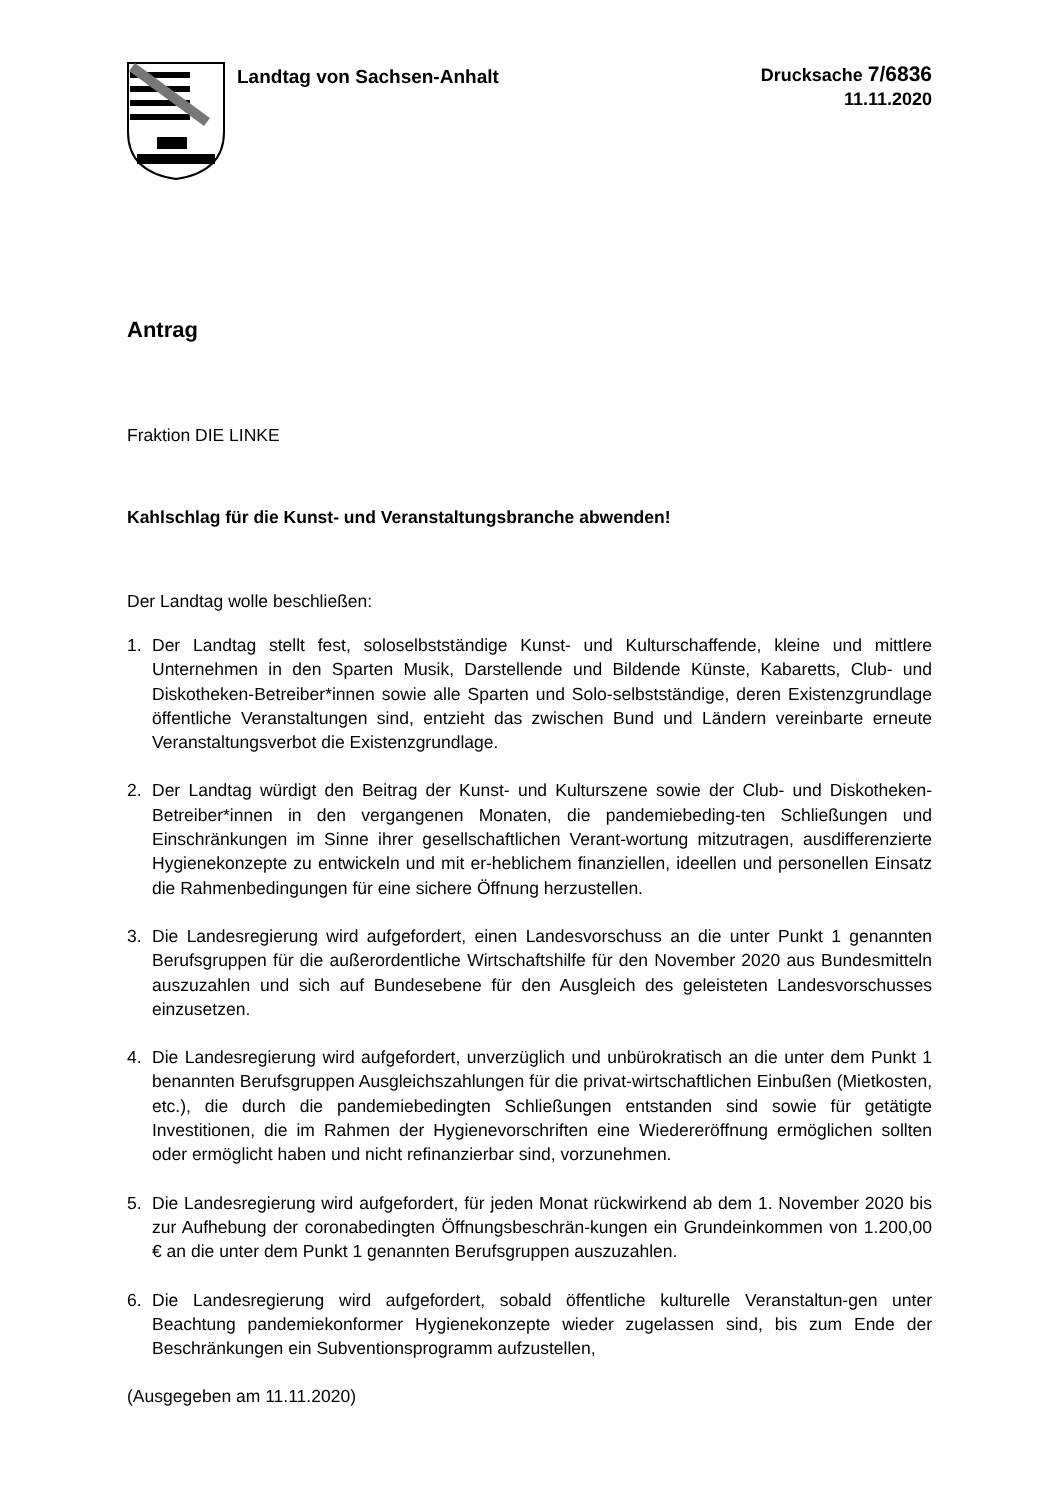Landtag von Sachsen-Anhalt
Drucksache 7/6836
11.11.2020
Antrag
Fraktion DIE LINKE
Kahlschlag für die Kunst- und Veranstaltungsbranche abwenden!
Der Landtag wolle beschließen:
1. Der Landtag stellt fest, soloselbstständige Kunst- und Kulturschaffende, kleine und mittlere Unternehmen in den Sparten Musik, Darstellende und Bildende Künste, Kabaretts, Club- und Diskotheken-Betreiber*innen sowie alle Sparten und Solo-selbstständige, deren Existenzgrundlage öffentliche Veranstaltungen sind, entzieht das zwischen Bund und Ländern vereinbarte erneute Veranstaltungsverbot die Existenzgrundlage.
2. Der Landtag würdigt den Beitrag der Kunst- und Kulturszene sowie der Club- und Diskotheken-Betreiber*innen in den vergangenen Monaten, die pandemiebeding-ten Schließungen und Einschränkungen im Sinne ihrer gesellschaftlichen Verant-wortung mitzutragen, ausdifferenzierte Hygienekonzepte zu entwickeln und mit er-heblichem finanziellen, ideellen und personellen Einsatz die Rahmenbedingungen für eine sichere Öffnung herzustellen.
3. Die Landesregierung wird aufgefordert, einen Landesvorschuss an die unter Punkt 1 genannten Berufsgruppen für die außerordentliche Wirtschaftshilfe für den November 2020 aus Bundesmitteln auszuzahlen und sich auf Bundesebene für den Ausgleich des geleisteten Landesvorschusses einzusetzen.
4. Die Landesregierung wird aufgefordert, unverzüglich und unbürokratisch an die unter dem Punkt 1 benannten Berufsgruppen Ausgleichszahlungen für die privat-wirtschaftlichen Einbußen (Mietkosten, etc.), die durch die pandemiebedingten Schließungen entstanden sind sowie für getätigte Investitionen, die im Rahmen der Hygienevorschriften eine Wiedereröffnung ermöglichen sollten oder ermöglicht haben und nicht refinanzierbar sind, vorzunehmen.
5. Die Landesregierung wird aufgefordert, für jeden Monat rückwirkend ab dem 1. November 2020 bis zur Aufhebung der coronabedingten Öffnungsbeschrän-kungen ein Grundeinkommen von 1.200,00 € an die unter dem Punkt 1 genannten Berufsgruppen auszuzahlen.
6. Die Landesregierung wird aufgefordert, sobald öffentliche kulturelle Veranstaltun-gen unter Beachtung pandemiekonformer Hygienekonzepte wieder zugelassen sind, bis zum Ende der Beschränkungen ein Subventionsprogramm aufzustellen,
(Ausgegeben am 11.11.2020)